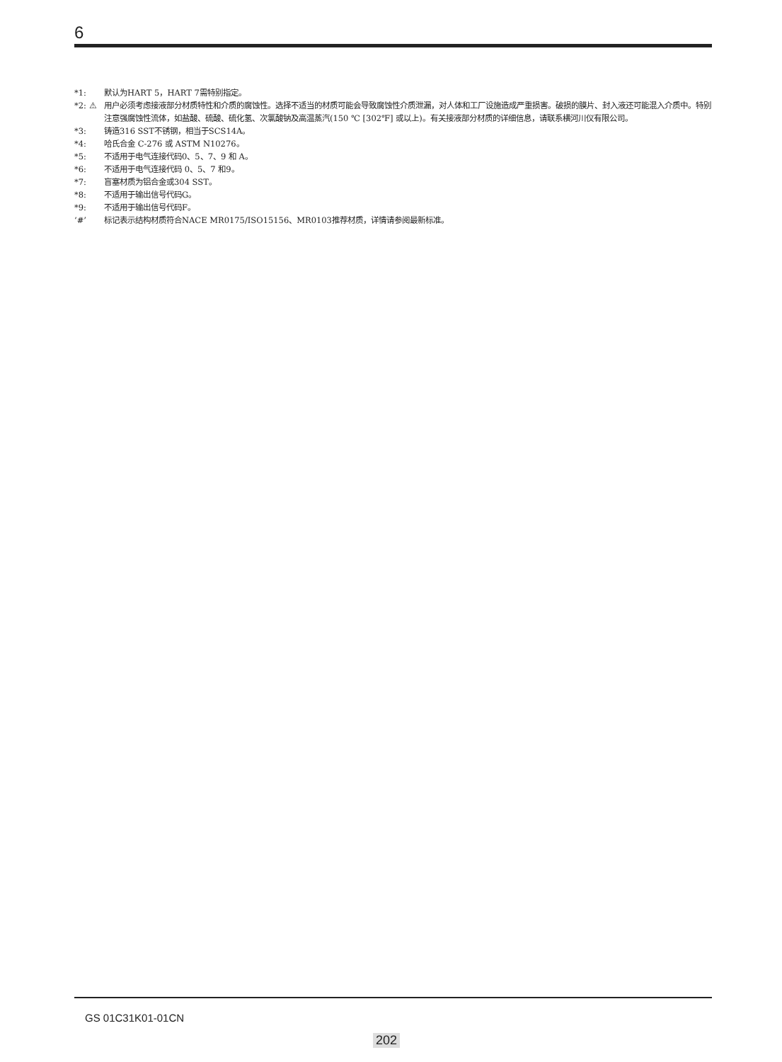6
*1: 默认为HART 5，HART 7需特别指定。
*2: ⚠ 用户必须考虑接液部分材质特性和介质的腐蚀性。选择不适当的材质可能会导致腐蚀性介质泄漏，对人体和工厂设施造成严重损害。破损的膜片、封入液还可能混入介质中。特别注意强腐蚀性流体，如盐酸、硫酸、硫化氢、次氯酸钠及高温蒸汽(150 ℃ [302℉] 或以上)。有关接液部分材质的详细信息，请联系横河川仪有限公司。
*3: 铸造316 SST不锈钢，相当于SCS14A。
*4: 哈氏合金 C-276 或 ASTM N10276。
*5: 不适用于电气连接代码0、5、7、9 和 A。
*6: 不适用于电气连接代码 0、5、7 和9。
*7: 盲塞材质为铝合金或304 SST。
*8: 不适用于输出信号代码G。
*9: 不适用于输出信号代码F。
‘#’ 标记表示结构材质符合NACE MR0175/ISO15156、MR0103推荐材质，详情请参阅最新标准。
GS 01C31K01-01CN
202